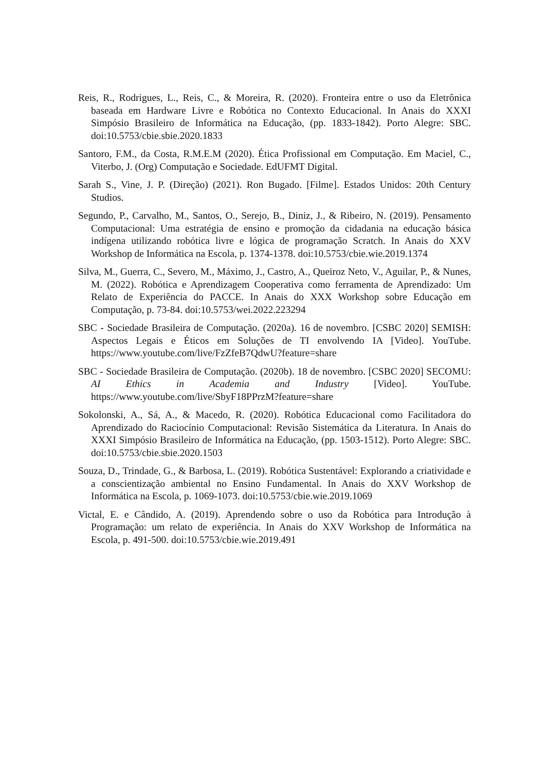Reis, R., Rodrigues, L., Reis, C., & Moreira, R. (2020). Fronteira entre o uso da Eletrônica baseada em Hardware Livre e Robótica no Contexto Educacional. In Anais do XXXI Simpósio Brasileiro de Informática na Educação, (pp. 1833-1842). Porto Alegre: SBC. doi:10.5753/cbie.sbie.2020.1833
Santoro, F.M., da Costa, R.M.E.M (2020). Ética Profissional em Computação. Em Maciel, C., Viterbo, J. (Org) Computação e Sociedade. EdUFMT Digital.
Sarah S., Vine, J. P. (Direção) (2021). Ron Bugado. [Filme]. Estados Unidos: 20th Century Studios.
Segundo, P., Carvalho, M., Santos, O., Serejo, B., Diniz, J., & Ribeiro, N. (2019). Pensamento Computacional: Uma estratégia de ensino e promoção da cidadania na educação básica indígena utilizando robótica livre e lógica de programação Scratch. In Anais do XXV Workshop de Informática na Escola, p. 1374-1378. doi:10.5753/cbie.wie.2019.1374
Silva, M., Guerra, C., Severo, M., Máximo, J., Castro, A., Queiroz Neto, V., Aguilar, P., & Nunes, M. (2022). Robótica e Aprendizagem Cooperativa como ferramenta de Aprendizado: Um Relato de Experiência do PACCE. In Anais do XXX Workshop sobre Educação em Computação, p. 73-84. doi:10.5753/wei.2022.223294
SBC - Sociedade Brasileira de Computação. (2020a). 16 de novembro. [CSBC 2020] SEMISH: Aspectos Legais e Éticos em Soluções de TI envolvendo IA [Video]. YouTube. https://www.youtube.com/live/FzZfeB7QdwU?feature=share
SBC - Sociedade Brasileira de Computação. (2020b). 18 de novembro. [CSBC 2020] SECOMU: AI Ethics in Academia and Industry [Video]. YouTube. https://www.youtube.com/live/SbyF18PPrzM?feature=share
Sokolonski, A., Sá, A., & Macedo, R. (2020). Robótica Educacional como Facilitadora do Aprendizado do Raciocínio Computacional: Revisão Sistemática da Literatura. In Anais do XXXI Simpósio Brasileiro de Informática na Educação, (pp. 1503-1512). Porto Alegre: SBC. doi:10.5753/cbie.sbie.2020.1503
Souza, D., Trindade, G., & Barbosa, L. (2019). Robótica Sustentável: Explorando a criatividade e a conscientização ambiental no Ensino Fundamental. In Anais do XXV Workshop de Informática na Escola, p. 1069-1073. doi:10.5753/cbie.wie.2019.1069
Victal, E. e Cândido, A. (2019). Aprendendo sobre o uso da Robótica para Introdução à Programação: um relato de experiência. In Anais do XXV Workshop de Informática na Escola, p. 491-500. doi:10.5753/cbie.wie.2019.491